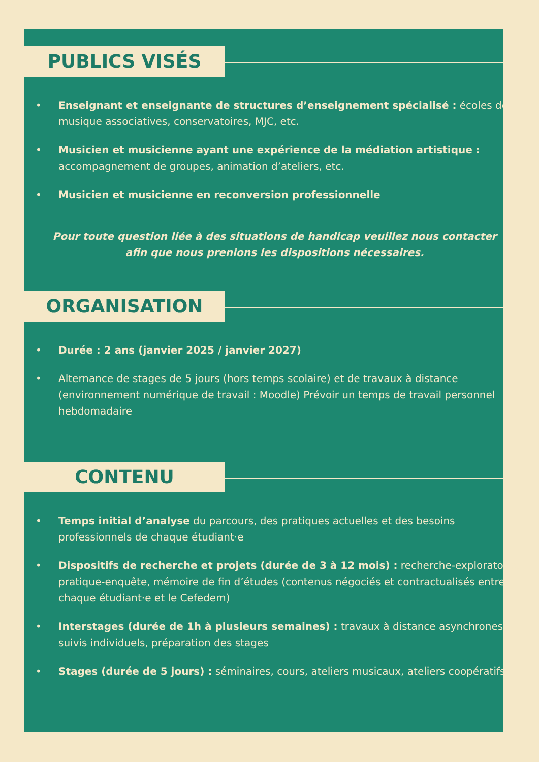PUBLICS VISÉS
• Enseignant et enseignante de structures d’enseignement spécialisé : écoles de musique associatives, conservatoires, MJC, etc.
• Musicien et musicienne ayant une expérience de la médiation artistique : accompagnement de groupes, animation d’ateliers, etc.
• Musicien et musicienne en reconversion professionnelle
Pour toute question liée à des situations de handicap veuillez nous contacter afin que nous prenions les dispositions nécessaires.
ORGANISATION
• Durée : 2 ans (janvier 2025 / janvier 2027)
• Alternance de stages de 5 jours (hors temps scolaire) et de travaux à distance (environnement numérique de travail : Moodle) Prévoir un temps de travail personnel hebdomadaire
CONTENU
• Temps initial d’analyse du parcours, des pratiques actuelles et des besoins professionnels de chaque étudiant·e
• Dispositifs de recherche et projets (durée de 3 à 12 mois) : recherche-exploratoire, pratique-enquête, mémoire de fin d’études (contenus négociés et contractualisés entre chaque étudiant·e et le Cefedem)
• Interstages (durée de 1h à plusieurs semaines) : travaux à distance asynchrones, suivis individuels, préparation des stages
• Stages (durée de 5 jours) : séminaires, cours, ateliers musicaux, ateliers coopératifs